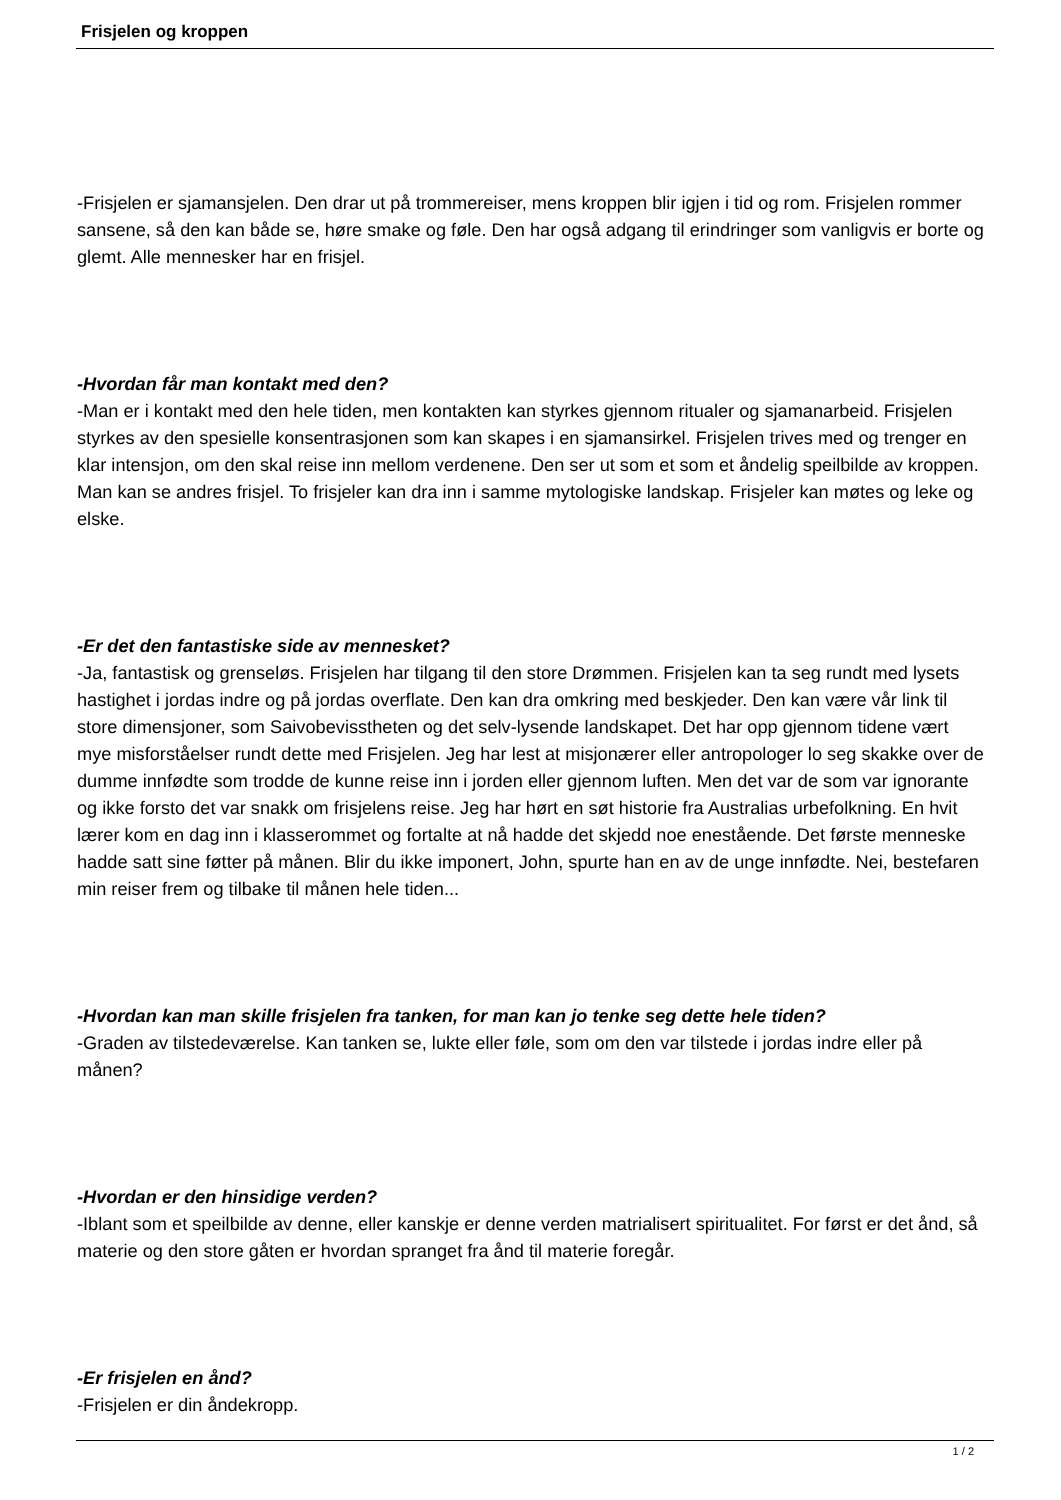Frisjelen og kroppen
-Frisjelen er sjamansjelen. Den drar ut på trommereiser, mens kroppen blir igjen i tid og rom. Frisjelen rommer sansene, så den kan både se, høre smake og føle. Den har også adgang til erindringer som vanligvis er borte og glemt. Alle mennesker har en frisjel.
-Hvordan får man kontakt med den?
-Man er i kontakt med den hele tiden, men kontakten kan styrkes gjennom ritualer og sjamanarbeid. Frisjelen styrkes av den spesielle konsentrasjonen som kan skapes i en sjamansirkel. Frisjelen trives med og trenger en klar intensjon, om den skal reise inn mellom verdenene. Den ser ut som et som et åndelig speilbilde av kroppen. Man kan se andres frisjel. To frisjeler kan dra inn i samme mytologiske landskap. Frisjeler kan møtes og leke og elske.
-Er det den fantastiske side av mennesket?
-Ja, fantastisk og grenseløs. Frisjelen har tilgang til den store Drømmen. Frisjelen kan ta seg rundt med lysets hastighet i jordas indre og på jordas overflate. Den kan dra omkring med beskjeder. Den kan være vår link til store dimensjoner, som Saivobevisstheten og det selv-lysende landskapet. Det har opp gjennom tidene vært mye misforståelser rundt dette med Frisjelen. Jeg har lest at misjonærer eller antropologer lo seg skakke over de dumme innfødte som trodde de kunne reise inn i jorden eller gjennom luften. Men det var de som var ignorante og ikke forsto det var snakk om frisjelens reise. Jeg har hørt en søt historie fra Australias urbefolkning. En hvit lærer kom en dag inn i klasserommet og fortalte at nå hadde det skjedd noe enestående. Det første menneske hadde satt sine føtter på månen. Blir du ikke imponert, John, spurte han en av de unge innfødte. Nei, bestefaren min reiser frem og tilbake til månen hele tiden...
-Hvordan kan man skille frisjelen fra tanken, for man kan jo tenke seg dette hele tiden?
-Graden av tilstedeværelse. Kan tanken se, lukte eller føle, som om den var tilstede i jordas indre eller på månen?
-Hvordan er den hinsidige verden?
-Iblant som et speilbilde av denne, eller kanskje er denne verden matrialisert spiritualitet. For først er det ånd, så materie og den store gåten er hvordan spranget fra ånd til materie foregår.
-Er frisjelen en ånd?
-Frisjelen er din åndekropp.
1 / 2